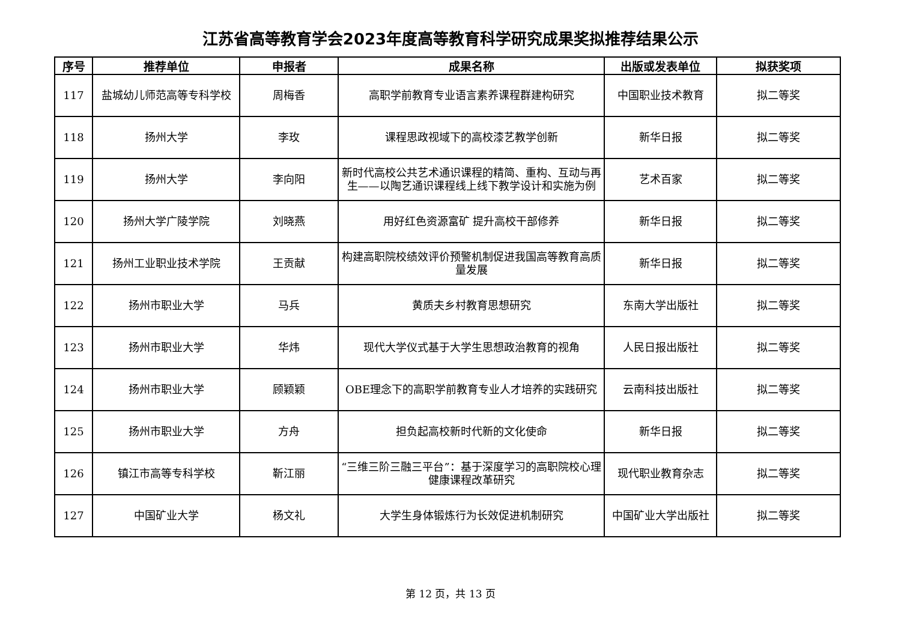江苏省高等教育学会2023年度高等教育科学研究成果奖拟推荐结果公示
| 序号 | 推荐单位 | 申报者 | 成果名称 | 出版或发表单位 | 拟获奖项 |
| --- | --- | --- | --- | --- | --- |
| 117 | 盐城幼儿师范高等专科学校 | 周梅香 | 高职学前教育专业语言素养课程群建构研究 | 中国职业技术教育 | 拟二等奖 |
| 118 | 扬州大学 | 李玫 | 课程思政视域下的高校漆艺教学创新 | 新华日报 | 拟二等奖 |
| 119 | 扬州大学 | 李向阳 | 新时代高校公共艺术通识课程的精简、重构、互动与再生——以陶艺通识课程线上线下教学设计和实施为例 | 艺术百家 | 拟二等奖 |
| 120 | 扬州大学广陵学院 | 刘晓燕 | 用好红色资源富矿 提升高校干部修养 | 新华日报 | 拟二等奖 |
| 121 | 扬州工业职业技术学院 | 王贡献 | 构建高职院校绩效评价预警机制促进我国高等教育高质量发展 | 新华日报 | 拟二等奖 |
| 122 | 扬州市职业大学 | 马兵 | 黄质夫乡村教育思想研究 | 东南大学出版社 | 拟二等奖 |
| 123 | 扬州市职业大学 | 华炜 | 现代大学仪式基于大学生思想政治教育的视角 | 人民日报出版社 | 拟二等奖 |
| 124 | 扬州市职业大学 | 顾颖颖 | OBE理念下的高职学前教育专业人才培养的实践研究 | 云南科技出版社 | 拟二等奖 |
| 125 | 扬州市职业大学 | 方舟 | 担负起高校新时代新的文化使命 | 新华日报 | 拟二等奖 |
| 126 | 镇江市高等专科学校 | 靳江丽 | “三维三阶三融三平台”：基于深度学习的高职院校心理健康课程改革研究 | 现代职业教育杂志 | 拟二等奖 |
| 127 | 中国矿业大学 | 杨文礼 | 大学生身体锻炼行为长效促进机制研究 | 中国矿业大学出版社 | 拟二等奖 |
第 12 页，共 13 页